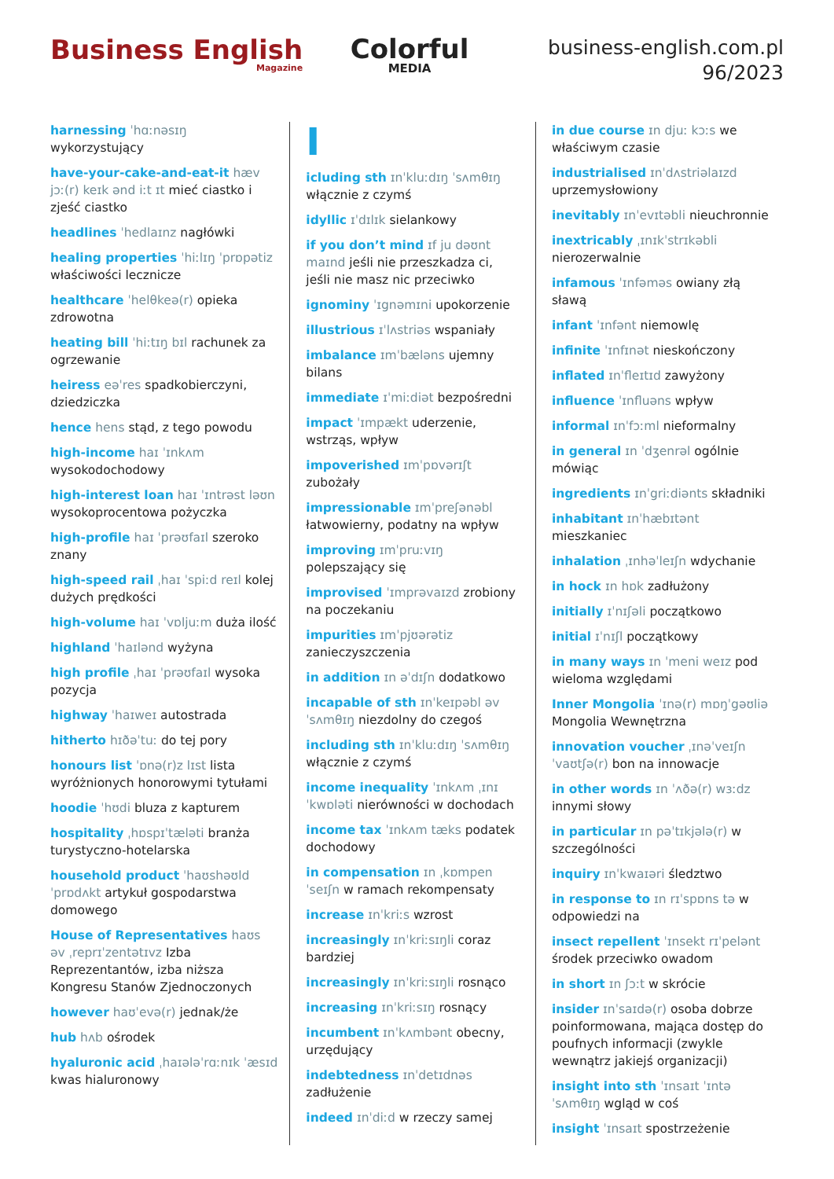Business English
Magazine
Colorful
MEDIA
business-english.com.pl
96/2023
harnessing ˈhɑːnəsɪŋ wykorzystujący
have-your-cake-and-eat-it hæv jɔː(r) keɪk ənd iːt ɪt mieć ciastko i zjeść ciastko
headlines ˈhedlaɪnz nagłówki
healing properties ˈhiːlɪŋ ˈprɒpətiz właściwości lecznicze
healthcare ˈhelθkeə(r) opieka zdrowotna
heating bill ˈhiːtɪŋ bɪl rachunek za ogrzewanie
heiress eəˈres spadkobierczyni, dziedziczka
hence hens stąd, z tego powodu
high-income haɪ ˈɪnkʌm wysokodochodowy
high-interest loan haɪ ˈɪntrəst ləʊn wysokoprocentowa pożyczka
high-profile haɪ ˈprəʊfaɪl szeroko znany
high-speed rail ˌhaɪ ˈspiːd reɪl kolej dużych prędkości
high-volume haɪ ˈvɒljuːm duża ilość
highland ˈhaɪlənd wyżyna
high profile ˌhaɪ ˈprəʊfaɪl wysoka pozycja
highway ˈhaɪweɪ autostrada
hitherto hɪðəˈtuː do tej pory
honours list ˈɒnə(r)z lɪst lista wyróżnionych honorowymi tytułami
hoodie ˈhʊdi bluza z kapturem
hospitality ˌhɒspɪˈtæləti branża turystyczno-hotelarska
household product ˈhaʊshəʊld ˈprɒdʌkt artykuł gospodarstwa domowego
House of Representatives haʊs əv ˌreprɪˈzentətɪvz Izba Reprezentantów, izba niższa Kongresu Stanów Zjednoczonych
however haʊˈevə(r) jednak/że
hub hʌb ośrodek
hyaluronic acid ˌhaɪələˈrɑːnɪk ˈæsɪd kwas hialuronowy
I
icluding sth ɪnˈkluːdɪŋ ˈsʌmθɪŋ włącznie z czymś
idyllic ɪˈdɪlɪk sielankowy
if you don’t mind ɪf ju dəʊnt maɪnd jeśli nie przeszkadza ci, jeśli nie masz nic przeciwko
ignominy ˈɪgnəmɪni upokorzenie
illustrious ɪˈlʌstriəs wspaniały
imbalance ɪmˈbæləns ujemny bilans
immediate ɪˈmiːdiət bezpośredni
impact ˈɪmpækt uderzenie, wstrząs, wpływ
impoverished ɪmˈpɒvərɪʃt zubożały
impressionable ɪmˈpreʃənəbl łatwowierny, podatny na wpływ
improving ɪmˈpruːvɪŋ polepszający się
improvised ˈɪmprəvaɪzd zrobiony na poczekaniu
impurities ɪmˈpjʊərətiz zanieczyszczenia
in addition ɪn əˈdɪʃn dodatkowo
incapable of sth ɪnˈkeɪpəbl əv ˈsʌmθɪŋ niezdolny do czegoś
including sth ɪnˈkluːdɪŋ ˈsʌmθɪŋ włącznie z czymś
income inequality ˈɪnkʌm ˌɪnɪˈkwɒləti nierówności w dochodach
income tax ˈɪnkʌm tæks podatek dochodowy
in compensation ɪn ˌkɒmpenˈseɪʃn w ramach rekompensaty
increase ɪnˈkriːs wzrost
increasingly ɪnˈkriːsɪŋli coraz bardziej
increasingly ɪnˈkriːsɪŋli rosnąco
increasing ɪnˈkriːsɪŋ rosnący
incumbent ɪnˈkʌmbənt obecny, urzędujący
indebtedness ɪnˈdetɪdnəs zadłużenie
indeed ɪnˈdiːd w rzeczy samej
in due course ɪn djuː kɔːs we właściwym czasie
industrialised ɪnˈdʌstriəlaɪzd uprzemysłowiony
inevitably ɪnˈevɪtəbli nieuchronnie
inextricably ˌɪnɪkˈstrɪkəbli nierozerwalnie
infamous ˈɪnfəməs owiany złą sławą
infant ˈɪnfənt niemowlę
infinite ˈɪnfɪnət nieskończony
inflated ɪnˈfleɪtɪd zawyżony
influence ˈɪnfluəns wpływ
informal ɪnˈfɔːml nieformalny
in general ɪn ˈdʒenrəl ogólnie mówiąc
ingredients ɪnˈgriːdiənts składniki
inhabitant ɪnˈhæbɪtənt mieszkaniec
inhalation ˌɪnhəˈleɪʃn wdychanie
in hock ɪn hɒk zadłużony
initially ɪˈnɪʃəli początkowo
initial ɪˈnɪʃl początkowy
in many ways ɪn ˈmeni weɪz pod wieloma względami
Inner Mongolia ˈɪnə(r) mɒŋˈgəʊliə Mongolia Wewnętrzna
innovation voucher ˌɪnəˈveɪʃn ˈvaʊtʃə(r) bon na innowacje
in other words ɪn ˈʌðə(r) wɜːdz innymi słowy
in particular ɪn pəˈtɪkjələ(r) w szczególności
inquiry ɪnˈkwaɪəri śledztwo
in response to ɪn rɪˈspɒns tə w odpowiedzi na
insect repellent ˈɪnsekt rɪˈpelənt środek przeciwko owadom
in short ɪn ʃɔːt w skrócie
insider ɪnˈsaɪdə(r) osoba dobrze poinformowana, mająca dostęp do poufnych informacji (zwykle wewnątrz jakiejś organizacji)
insight into sth ˈɪnsaɪt ˈɪntə ˈsʌmθɪŋ wgląd w coś
insight ˈɪnsaɪt spostrzeżenie